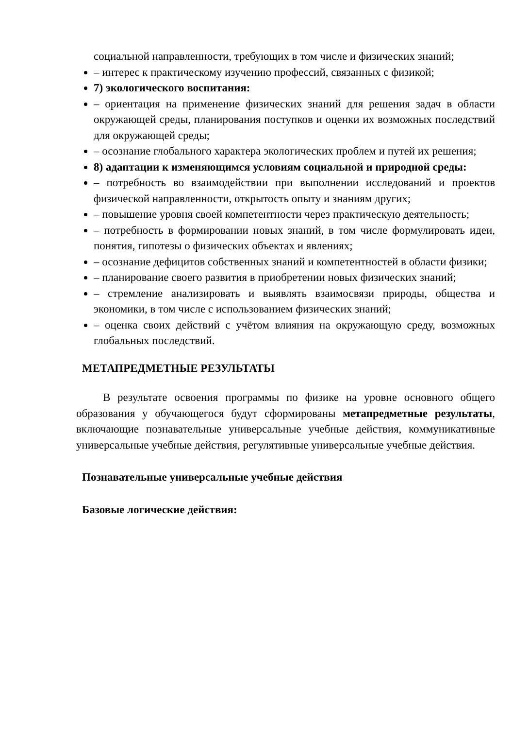социальной направленности, требующих в том числе и физических знаний;
– интерес к практическому изучению профессий, связанных с физикой;
7) экологического воспитания:
– ориентация на применение физических знаний для решения задач в области окружающей среды, планирования поступков и оценки их возможных последствий для окружающей среды;
– осознание глобального характера экологических проблем и путей их решения;
8) адаптации к изменяющимся условиям социальной и природной среды:
– потребность во взаимодействии при выполнении исследований и проектов физической направленности, открытость опыту и знаниям других;
– повышение уровня своей компетентности через практическую деятельность;
– потребность в формировании новых знаний, в том числе формулировать идеи, понятия, гипотезы о физических объектах и явлениях;
– осознание дефицитов собственных знаний и компетентностей в области физики;
– планирование своего развития в приобретении новых физических знаний;
– стремление анализировать и выявлять взаимосвязи природы, общества и экономики, в том числе с использованием физических знаний;
– оценка своих действий с учётом влияния на окружающую среду, возможных глобальных последствий.
МЕТАПРЕДМЕТНЫЕ РЕЗУЛЬТАТЫ
В результате освоения программы по физике на уровне основного общего образования у обучающегося будут сформированы метапредметные результаты, включающие познавательные универсальные учебные действия, коммуникативные универсальные учебные действия, регулятивные универсальные учебные действия.
Познавательные универсальные учебные действия
Базовые логические действия: